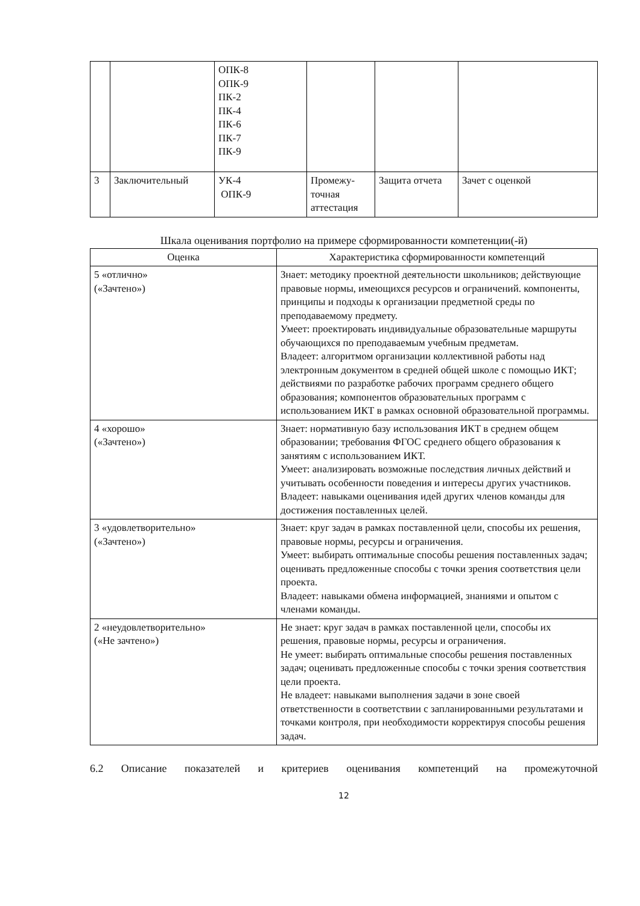| | | ОПК-8 ОПК-9 ПК-2 ПК-4 ПК-6 ПК-7 ПК-9 | | | |
| 3 | Заключительный | УК-4 ОПК-9 | Промежу- точная аттестация | Защита отчета | Зачет с оценкой |
Шкала оценивания портфолио на примере сформированности компетенции(-й)
| Оценка | Характеристика сформированности компетенций |
| --- | --- |
| 5 «отлично» («Зачтено») | Знает: методику проектной деятельности школьников; действующие правовые нормы, имеющихся ресурсов и ограничений. компоненты, принципы и подходы к организации предметной среды по преподаваемому предмету. Умеет: проектировать индивидуальные образовательные маршруты обучающихся по преподаваемым учебным предметам. Владеет: алгоритмом организации коллективной работы над электронным документом в средней общей школе с помощью ИКТ; действиями по разработке рабочих программ среднего общего образования; компонентов образовательных программ с использованием ИКТ в рамках основной образовательной программы. |
| 4 «хорошо» («Зачтено») | Знает: нормативную базу использования ИКТ в среднем общем образовании; требования ФГОС среднего общего образования к занятиям с использованием ИКТ. Умеет: анализировать возможные последствия личных действий и учитывать особенности поведения и интересы других участников. Владеет: навыками оценивания идей других членов команды для достижения поставленных целей. |
| 3 «удовлетворительно» («Зачтено») | Знает: круг задач в рамках поставленной цели, способы их решения, правовые нормы, ресурсы и ограничения. Умеет: выбирать оптимальные способы решения поставленных задач; оценивать предложенные способы с точки зрения соответствия цели проекта. Владеет: навыками обмена информацией, знаниями и опытом с членами команды. |
| 2 «неудовлетворительно» («Не зачтено») | Не знает: круг задач в рамках поставленной цели, способы их решения, правовые нормы, ресурсы и ограничения. Не умеет: выбирать оптимальные способы решения поставленных задач; оценивать предложенные способы с точки зрения соответствия цели проекта. Не владеет: навыками выполнения задачи в зоне своей ответственности в соответствии с запланированными результатами и точками контроля, при необходимости корректируя способы решения задач. |
6.2 Описание показателей и критериев оценивания компетенций на промежуточной
12